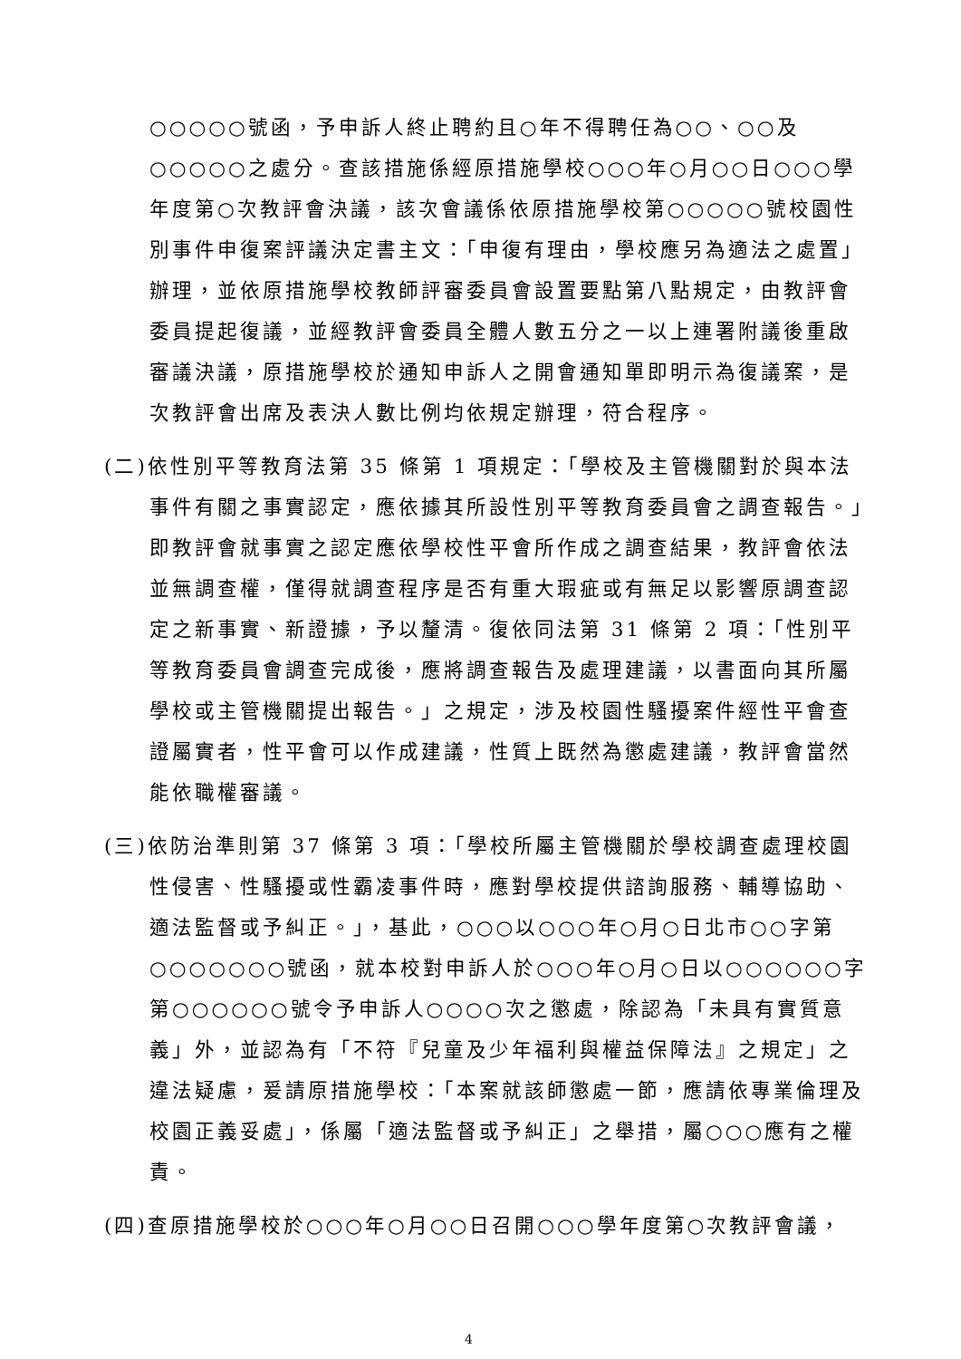○○○○○號函，予申訴人終止聘約且○年不得聘任為○○、○○及○○○○○之處分。查該措施係經原措施學校○○○年○月○○日○○○學年度第○次教評會決議，該次會議係依原措施學校第○○○○○號校園性別事件申復案評議決定書主文：「申復有理由，學校應另為適法之處置」辦理，並依原措施學校教師評審委員會設置要點第八點規定，由教評會委員提起復議，並經教評會委員全體人數五分之一以上連署附議後重啟審議決議，原措施學校於通知申訴人之開會通知單即明示為復議案，是次教評會出席及表決人數比例均依規定辦理，符合程序。
(二)依性別平等教育法第 35 條第 1 項規定：「學校及主管機關對於與本法事件有關之事實認定，應依據其所設性別平等教育委員會之調查報告。」即教評會就事實之認定應依學校性平會所作成之調查結果，教評會依法並無調查權，僅得就調查程序是否有重大瑕疵或有無足以影響原調查認定之新事實、新證據，予以釐清。復依同法第 31 條第 2 項：「性別平等教育委員會調查完成後，應將調查報告及處理建議，以書面向其所屬學校或主管機關提出報告。」之規定，涉及校園性騷擾案件經性平會查證屬實者，性平會可以作成建議，性質上既然為懲處建議，教評會當然能依職權審議。
(三)依防治準則第 37 條第 3 項：「學校所屬主管機關於學校調查處理校園性侵害、性騷擾或性霸凌事件時，應對學校提供諮詢服務、輔導協助、適法監督或予糾正。」，基此，○○○以○○○年○月○日北市○○字第○○○○○○○號函，就本校對申訴人於○○○年○月○日以○○○○○○字第○○○○○○號令予申訴人○○○○次之懲處，除認為「未具有實質意義」外，並認為有「不符『兒童及少年福利與權益保障法』之規定」之違法疑慮，爰請原措施學校：「本案就該師懲處一節，應請依專業倫理及校園正義妥處」，係屬「適法監督或予糾正」之舉措，屬○○○應有之權責。
(四)查原措施學校於○○○年○月○○日召開○○○學年度第○次教評會議，
4